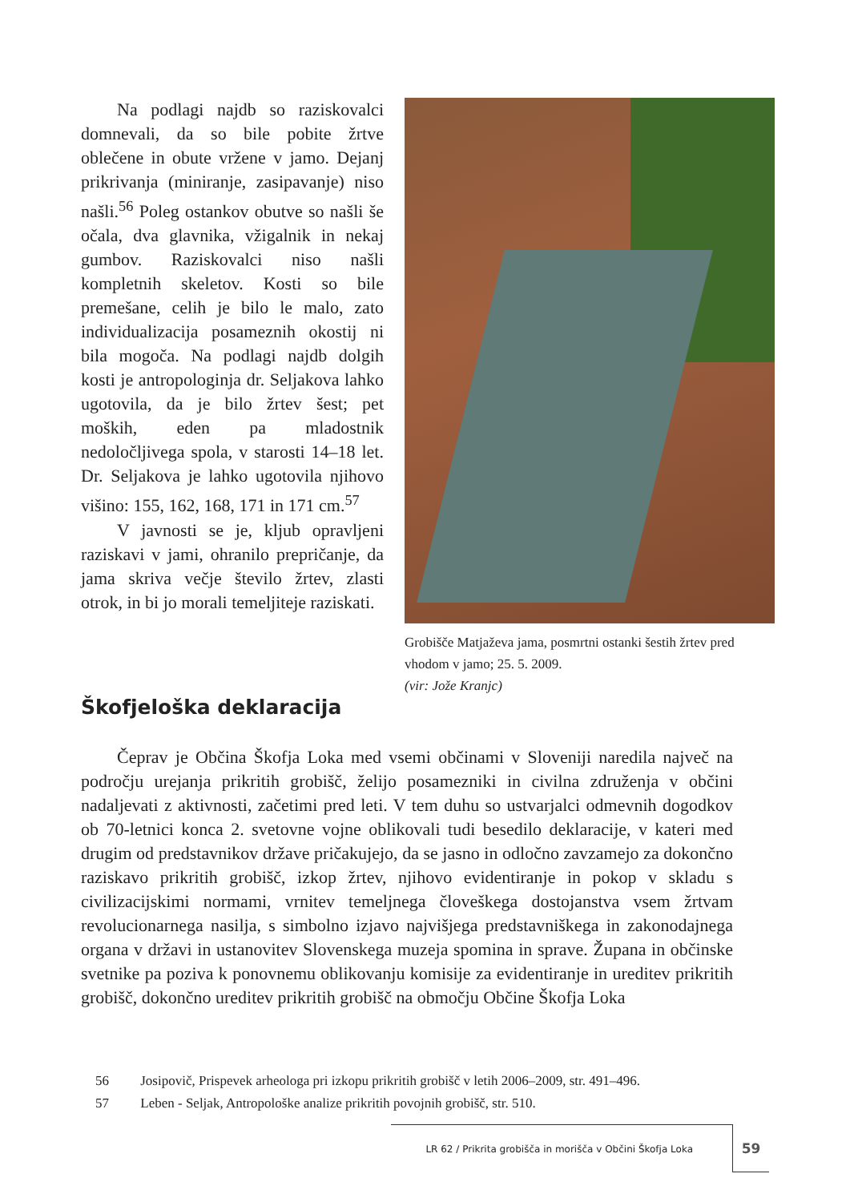Na podlagi najdb so raziskovalci domnevali, da so bile pobite žrtve oblečene in obute vržene v jamo. Dejanj prikrivanja (miniranje, zasipavanje) niso našli.<sup>56</sup> Poleg ostankov obutve so našli še očala, dva glavnika, vžigalnik in nekaj gumbov. Raziskovalci niso našli kompletnih skeletov. Kosti so bile premešane, celih je bilo le malo, zato individualizacija posameznih okostij ni bila mogoča. Na podlagi najdb dolgih kosti je antropologinja dr. Seljakova lahko ugotovila, da je bilo žrtev šest; pet moških, eden pa mladostnik nedoločljivega spola, v starosti 14–18 let. Dr. Seljakova je lahko ugotovila njihovo višino: 155, 162, 168, 171 in 171 cm.<sup>57</sup>
V javnosti se je, kljub opravljeni raziskavi v jami, ohranilo prepričanje, da jama skriva večje število žrtev, zlasti otrok, in bi jo morali temeljiteje raziskati.
Grobišče Matjaževa jama, posmrtni ostanki šestih žrtev pred vhodom v jamo; 25. 5. 2009.
(vir: Jože Kranjc)
Škofjeloška deklaracija
Čeprav je Občina Škofja Loka med vsemi občinami v Sloveniji naredila največ na področju urejanja prikritih grobišč, želijo posamezniki in civilna združenja v občini nadaljevati z aktivnosti, začetimi pred leti. V tem duhu so ustvarjalci odmevnih dogodkov ob 70-letnici konca 2. svetovne vojne oblikovali tudi besedilo deklaracije, v kateri med drugim od predstavnikov države pričakujejo, da se jasno in odločno zavzamejo za dokončno raziskavo prikritih grobišč, izkop žrtev, njihovo evidentiranje in pokop v skladu s civilizacijskimi normami, vrnitev temeljnega človeškega dostojanstva vsem žrtvam revolucionarnega nasilja, s simbolno izjavo najvišjega predstavniškega in zakonodajnega organa v državi in ustanovitev Slovenskega muzeja spomina in sprave. Župana in občinske svetnike pa poziva k ponovnemu oblikovanju komisije za evidentiranje in ureditev prikritih grobišč, dokončno ureditev prikritih grobišč na območju Občine Škofja Loka
56 Josipovič, Prispevek arheologa pri izkopu prikritih grobišč v letih 2006–2009, str. 491–496.
57 Leben - Seljak, Antropološke analize prikritih povojnih grobišč, str. 510.
LR 62 / Prikrita grobišča in morišča v Občini Škofja Loka
59